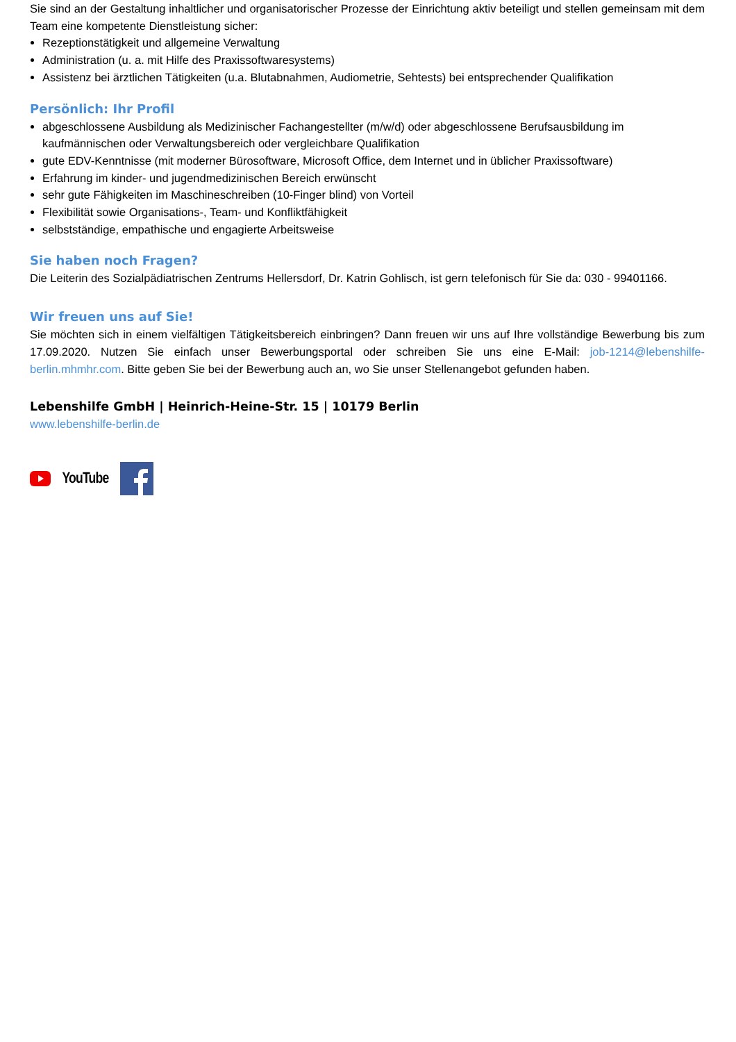Sie sind an der Gestaltung inhaltlicher und organisatorischer Prozesse der Einrichtung aktiv beteiligt und stellen gemeinsam mit dem Team eine kompetente Dienstleistung sicher:
Rezeptionstätigkeit und allgemeine Verwaltung
Administration (u. a. mit Hilfe des Praxissoftwaresystems)
Assistenz bei ärztlichen Tätigkeiten (u.a. Blutabnahmen, Audiometrie, Sehtests) bei entsprechender Qualifikation
Persönlich: Ihr Profil
abgeschlossene Ausbildung als Medizinischer Fachangestellter (m/w/d) oder abgeschlossene Berufsausbildung im kaufmännischen oder Verwaltungsbereich oder vergleichbare Qualifikation
gute EDV-Kenntnisse (mit moderner Bürosoftware, Microsoft Office, dem Internet und in üblicher Praxissoftware)
Erfahrung im kinder- und jugendmedizinischen Bereich erwünscht
sehr gute Fähigkeiten im Maschineschreiben (10-Finger blind) von Vorteil
Flexibilität sowie Organisations-, Team- und Konfliktfähigkeit
selbstständige, empathische und engagierte Arbeitsweise
Sie haben noch Fragen?
Die Leiterin des Sozialpädiatrischen Zentrums Hellersdorf, Dr. Katrin Gohlisch, ist gern telefonisch für Sie da: 030 - 99401166.
Wir freuen uns auf Sie!
Sie möchten sich in einem vielfältigen Tätigkeitsbereich einbringen? Dann freuen wir uns auf Ihre vollständige Bewerbung bis zum 17.09.2020. Nutzen Sie einfach unser Bewerbungsportal oder schreiben Sie uns eine E-Mail: job-1214@lebenshilfe-berlin.mhmhr.com. Bitte geben Sie bei der Bewerbung auch an, wo Sie unser Stellenangebot gefunden haben.
Lebenshilfe GmbH | Heinrich-Heine-Str. 15 | 10179 Berlin
www.lebenshilfe-berlin.de
YouTube